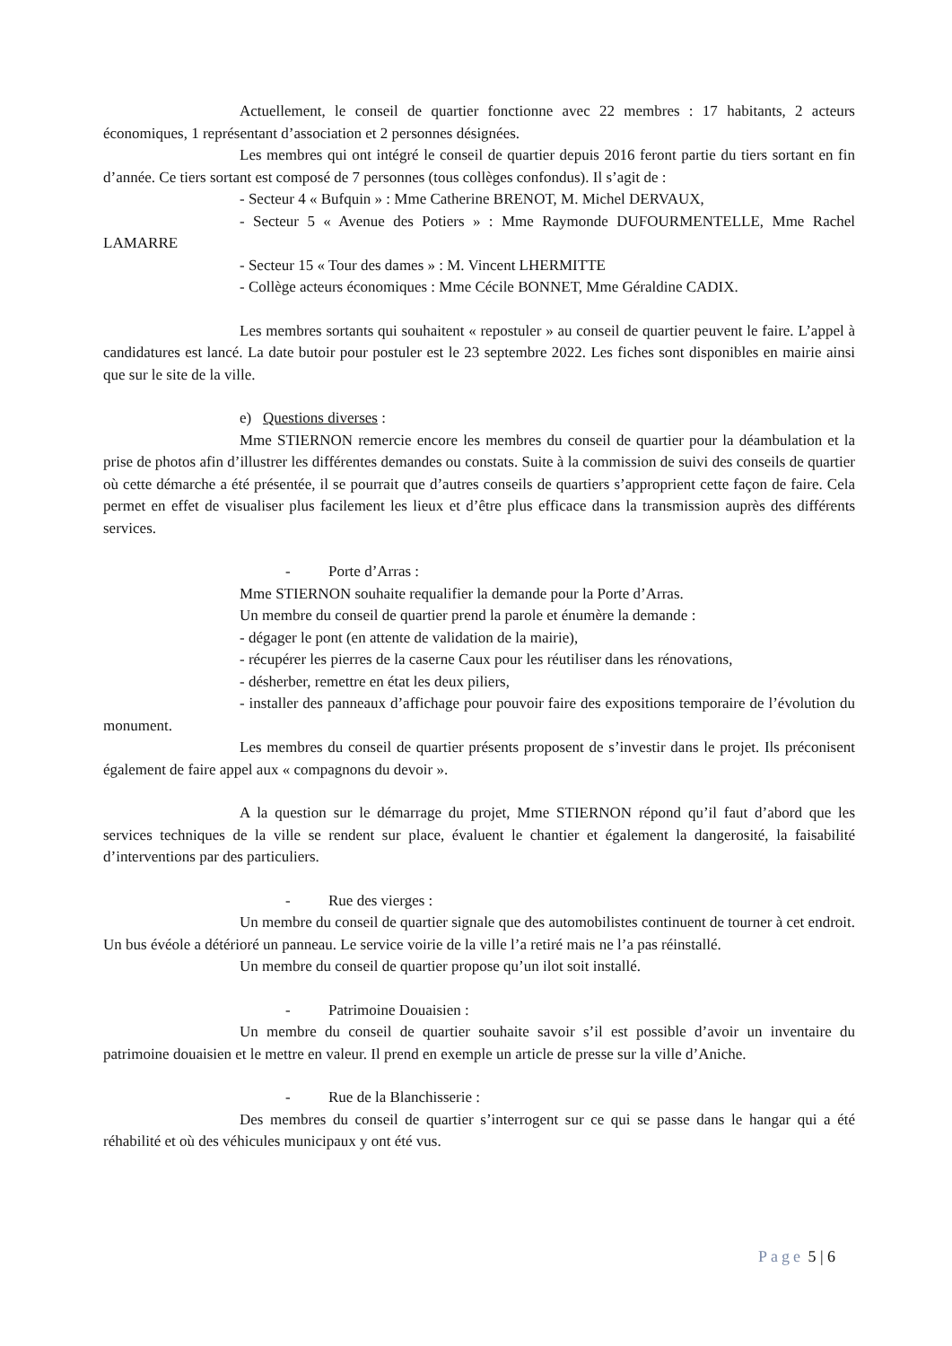Actuellement, le conseil de quartier fonctionne avec 22 membres : 17 habitants, 2 acteurs économiques, 1 représentant d’association et 2 personnes désignées.
Les membres qui ont intégré le conseil de quartier depuis 2016 feront partie du tiers sortant en fin d’année. Ce tiers sortant est composé de 7 personnes (tous collèges confondus). Il s’agit de :
- Secteur 4 « Bufquin » : Mme Catherine BRENOT, M. Michel DERVAUX,
- Secteur 5 « Avenue des Potiers » : Mme Raymonde DUFOURMENTELLE, Mme Rachel LAMARRE
- Secteur 15 « Tour des dames » : M. Vincent LHERMITTE
- Collège acteurs économiques : Mme Cécile BONNET, Mme Géraldine CADIX.
Les membres sortants qui souhaitent « repostuler » au conseil de quartier peuvent le faire. L’appel à candidatures est lancé. La date butoir pour postuler est le 23 septembre 2022. Les fiches sont disponibles en mairie ainsi que sur le site de la ville.
e) Questions diverses :
Mme STIERNON remercie encore les membres du conseil de quartier pour la déambulation et la prise de photos afin d’illustrer les différentes demandes ou constats. Suite à la commission de suivi des conseils de quartier où cette démarche a été présentée, il se pourrait que d’autres conseils de quartiers s’approprient cette façon de faire. Cela permet en effet de visualiser plus facilement les lieux et d’être plus efficace dans la transmission auprès des différents services.
- Porte d’Arras :
Mme STIERNON souhaite requalifier la demande pour la Porte d’Arras.
Un membre du conseil de quartier prend la parole et énumère la demande :
- dégager le pont (en attente de validation de la mairie),
- récupérer les pierres de la caserne Caux pour les réutiliser dans les rénovations,
- désherber, remettre en état les deux piliers,
- installer des panneaux d’affichage pour pouvoir faire des expositions temporaire de l’évolution du monument.
Les membres du conseil de quartier présents proposent de s’investir dans le projet. Ils préconisent également de faire appel aux « compagnons du devoir ».
A la question sur le démarrage du projet, Mme STIERNON répond qu’il faut d’abord que les services techniques de la ville se rendent sur place, évaluent le chantier et également la dangerosité, la faisabilité d’interventions par des particuliers.
- Rue des vierges :
Un membre du conseil de quartier signale que des automobilistes continuent de tourner à cet endroit. Un bus évéole a détérioré un panneau. Le service voirie de la ville l’a retiré mais ne l’a pas réinstallé.
Un membre du conseil de quartier propose qu’un ilot soit installé.
- Patrimoine Douaisien :
Un membre du conseil de quartier souhaite savoir s’il est possible d’avoir un inventaire du patrimoine douaisien et le mettre en valeur. Il prend en exemple un article de presse sur la ville d’Aniche.
- Rue de la Blanchisserie :
Des membres du conseil de quartier s’interrogent sur ce qui se passe dans le hangar qui a été réhabilité et où des véhicules municipaux y ont été vus.
Page 5 | 6